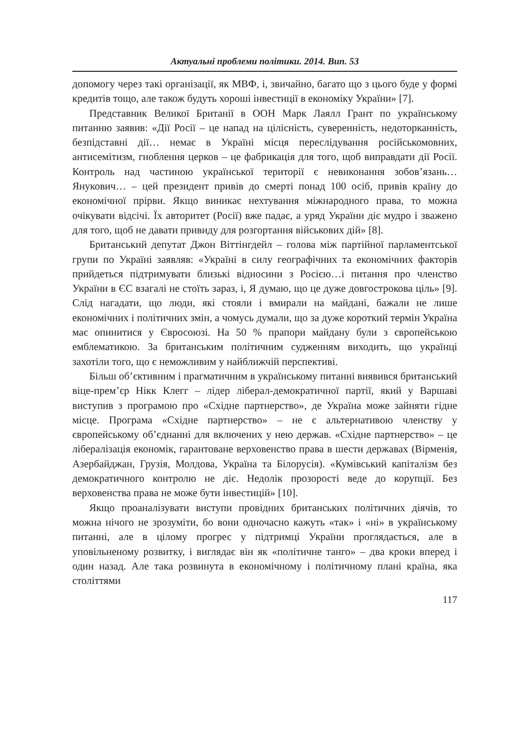Актуальні проблеми політики. 2014. Вип. 53
допомогу через такі організації, як МВФ, і, звичайно, багато що з цього буде у формі кредитів тощо, але також будуть хороші інвестиції в економіку України» [7].
Представник Великої Британії в ООН Марк Лаялл Грант по українському питанню заявив: «Дії Росії – це напад на цілісність, суверенність, недоторканність, безпідставні дії… немає в Україні місця переслідування російськомовних, антисемітизм, гноблення церков – це фабрикація для того, щоб виправдати дії Росії. Контроль над частиною української території є невиконання зобов’язань… Янукович… – цей президент привів до смерті понад 100 осіб, привів країну до економічної прірви. Якщо виникає нехтування міжнародного права, то можна очікувати відсічі. Їх авторитет (Росії) вже падає, а уряд України діє мудро і зважено для того, щоб не давати привиду для розгортання військових дій» [8].
Британський депутат Джон Віттінгдейл – голова між партійної парламентської групи по Україні заявляв: «Україні в силу географічних та економічних факторів прийдеться підтримувати близькі відносини з Росією…і питання про членство України в ЄС взагалі не стоїть зараз, і, Я думаю, що це дуже довгострокова ціль» [9]. Слід нагадати, що люди, які стояли і вмирали на майдані, бажали не лише економічних і політичних змін, а чомусь думали, що за дуже короткий термін Україна має опинитися у Євросоюзі. На 50 % прапори майдану були з європейською емблематикою. За британським політичним судженням виходить, що українці захотіли того, що є неможливим у найближчій перспективі.
Більш об’єктивним і прагматичним в українському питанні виявився британський віце-прем’єр Нікк Клегг – лідер ліберал-демократичної партії, який у Варшаві виступив з програмою про «Східне партнерство», де Україна може зайняти гідне місце. Програма «Східне партнерство» – не є альтернативою членству у європейському об’єднанні для включених у нею держав. «Східне партнерство» – це лібералізація економік, гарантоване верховенство права в шести державах (Вірменія, Азербайджан, Грузія, Молдова, Україна та Білорусія). «Кумівський капіталізм без демократичного контролю не діє. Недолік прозорості веде до корупції. Без верховенства права не може бути інвестицій» [10].
Якщо проаналізувати виступи провідних британських політичних діячів, то можна нічого не зрозуміти, бо вони одночасно кажуть «так» і «ні» в українському питанні, але в цілому прогрес у підтримці України проглядається, але в уповільненому розвитку, і виглядає він як «політичне танго» – два кроки вперед і один назад. Але така розвинута в економічному і політичному плані країна, яка століттями
117